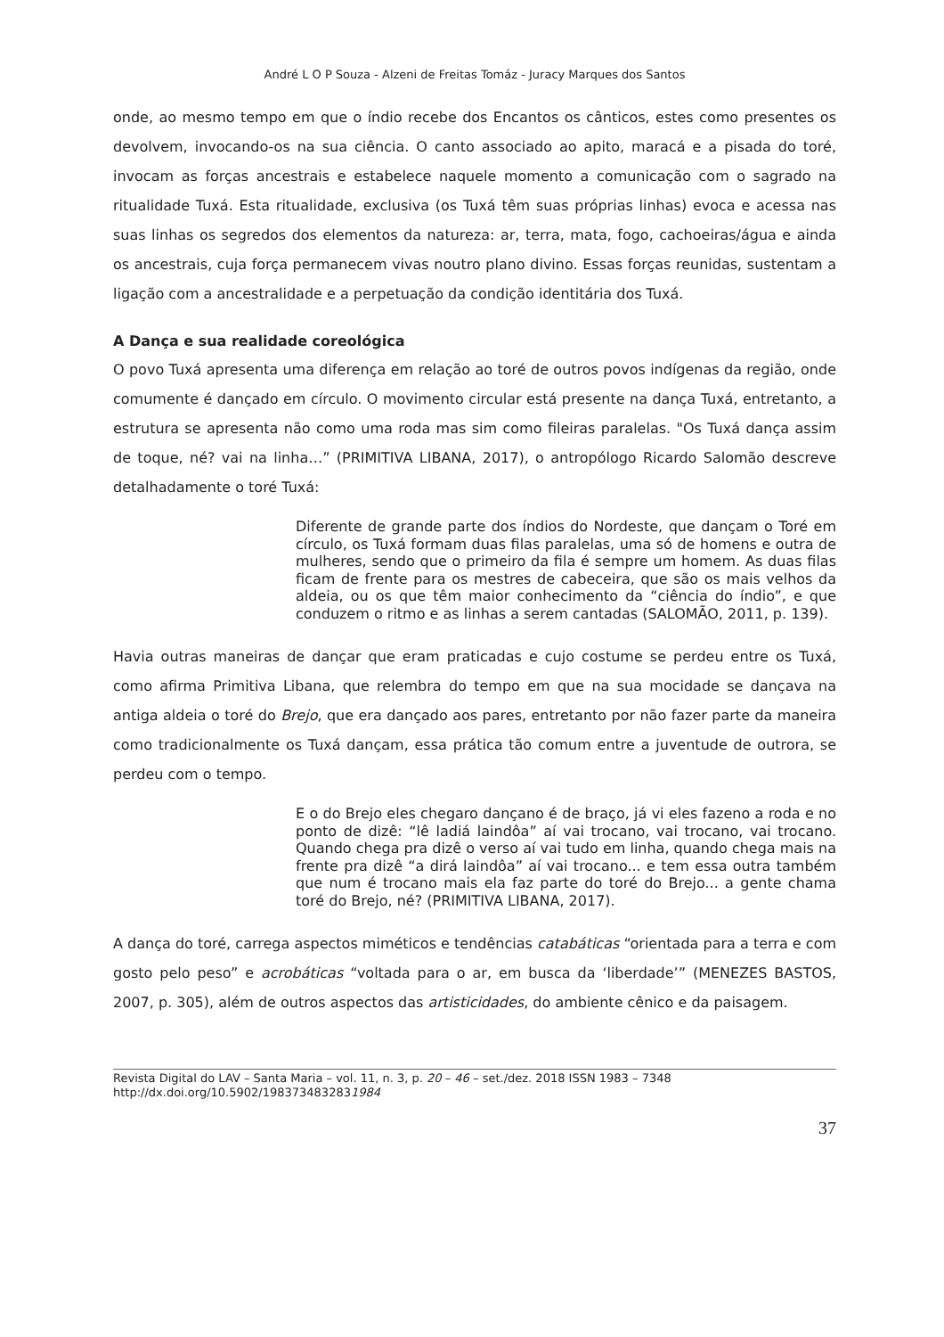André L O P Souza - Alzeni de Freitas Tomáz - Juracy Marques dos Santos
onde, ao mesmo tempo em que o índio recebe dos Encantos os cânticos, estes como presentes os devolvem, invocando-os na sua ciência. O canto associado ao apito, maracá e a pisada do toré, invocam as forças ancestrais e estabelece naquele momento a comunicação com o sagrado na ritualidade Tuxá. Esta ritualidade, exclusiva (os Tuxá têm suas próprias linhas) evoca e acessa nas suas linhas os segredos dos elementos da natureza: ar, terra, mata, fogo, cachoeiras/água e ainda os ancestrais, cuja força permanecem vivas noutro plano divino. Essas forças reunidas, sustentam a ligação com a ancestralidade e a perpetuação da condição identitária dos Tuxá.
A Dança e sua realidade coreológica
O povo Tuxá apresenta uma diferença em relação ao toré de outros povos indígenas da região, onde comumente é dançado em círculo. O movimento circular está presente na dança Tuxá, entretanto, a estrutura se apresenta não como uma roda mas sim como fileiras paralelas. "Os Tuxá dança assim de toque, né? vai na linha…” (PRIMITIVA LIBANA, 2017), o antropólogo Ricardo Salomão descreve detalhadamente o toré Tuxá:
Diferente de grande parte dos índios do Nordeste, que dançam o Toré em círculo, os Tuxá formam duas filas paralelas, uma só de homens e outra de mulheres, sendo que o primeiro da fila é sempre um homem. As duas filas ficam de frente para os mestres de cabeceira, que são os mais velhos da aldeia, ou os que têm maior conhecimento da “ciência do índio”, e que conduzem o ritmo e as linhas a serem cantadas (SALOMÃO, 2011, p. 139).
Havia outras maneiras de dançar que eram praticadas e cujo costume se perdeu entre os Tuxá, como afirma Primitiva Libana, que relembra do tempo em que na sua mocidade se dançava na antiga aldeia o toré do Brejo, que era dançado aos pares, entretanto por não fazer parte da maneira como tradicionalmente os Tuxá dançam, essa prática tão comum entre a juventude de outrora, se perdeu com o tempo.
E o do Brejo eles chegaro dançano é de braço, já vi eles fazeno a roda e no ponto de dizê: “lê ladiá laindôa” aí vai trocano, vai trocano, vai trocano. Quando chega pra dizê o verso aí vai tudo em linha, quando chega mais na frente pra dizê “a dirá laindôa” aí vai trocano... e tem essa outra também que num é trocano mais ela faz parte do toré do Brejo... a gente chama toré do Brejo, né? (PRIMITIVA LIBANA, 2017).
A dança do toré, carrega aspectos miméticos e tendências catabáticas “orientada para a terra e com gosto pelo peso” e acrobáticas “voltada para o ar, em busca da ‘liberdade’” (MENEZES BASTOS, 2007, p. 305), além de outros aspectos das artisticidades, do ambiente cênico e da paisagem.
Revista Digital do LAV – Santa Maria – vol. 11, n. 3, p. 20 – 46 – set./dez. 2018 ISSN 1983 – 7348
http://dx.doi.org/10.5902/1983734832831984
37